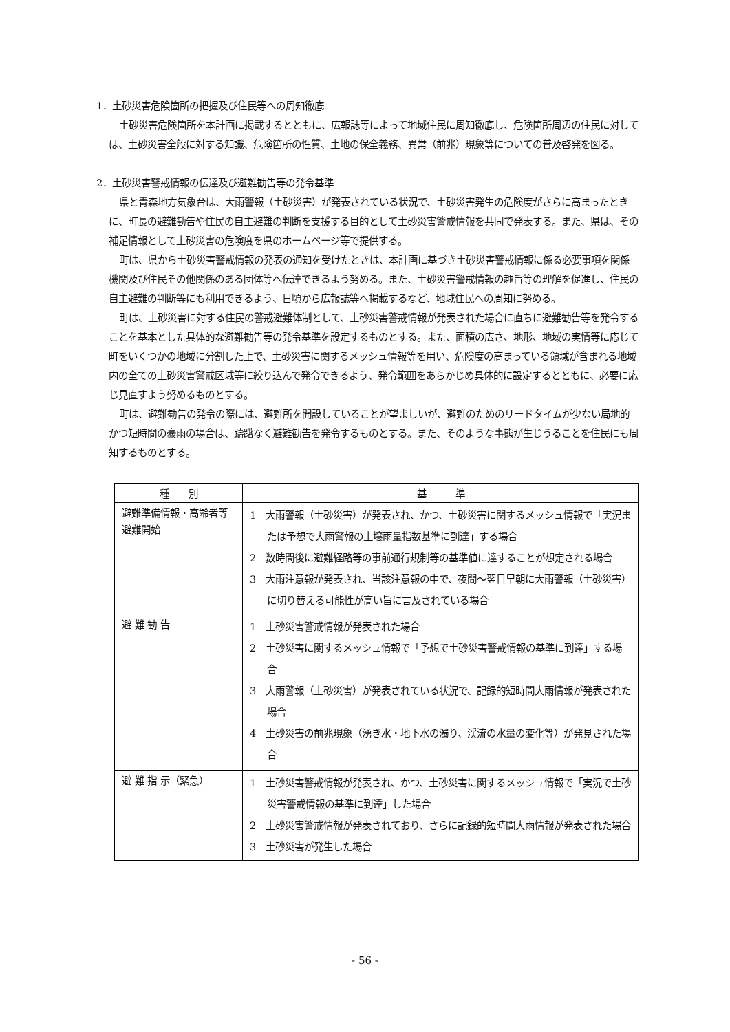1．土砂災害危険箇所の把握及び住民等への周知徹底
土砂災害危険箇所を本計画に掲載するとともに、広報誌等によって地域住民に周知徹底し、危険箇所周辺の住民に対しては、土砂災害全般に対する知識、危険箇所の性質、土地の保全義務、異常（前兆）現象等についての普及啓発を図る。
2．土砂災害警戒情報の伝達及び避難勧告等の発令基準
県と青森地方気象台は、大雨警報（土砂災害）が発表されている状況で、土砂災害発生の危険度がさらに高まったときに、町長の避難勧告や住民の自主避難の判断を支援する目的として土砂災害警戒情報を共同で発表する。また、県は、その補足情報として土砂災害の危険度を県のホームページ等で提供する。
町は、県から土砂災害警戒情報の発表の通知を受けたときは、本計画に基づき土砂災害警戒情報に係る必要事項を関係機関及び住民その他関係のある団体等へ伝達できるよう努める。また、土砂災害警戒情報の趣旨等の理解を促進し、住民の自主避難の判断等にも利用できるよう、日頃から広報誌等へ掲載するなど、地域住民への周知に努める。
町は、土砂災害に対する住民の警戒避難体制として、土砂災害警戒情報が発表された場合に直ちに避難勧告等を発令することを基本とした具体的な避難勧告等の発令基準を設定するものとする。また、面積の広さ、地形、地域の実情等に応じて町をいくつかの地域に分割した上で、土砂災害に関するメッシュ情報等を用い、危険度の高まっている領域が含まれる地域内の全ての土砂災害警戒区域等に絞り込んで発令できるよう、発令範囲をあらかじめ具体的に設定するとともに、必要に応じ見直すよう努めるものとする。
町は、避難勧告の発令の際には、避難所を開設していることが望ましいが、避難のためのリードタイムが少ない局地的かつ短時間の豪雨の場合は、躊躇なく避難勧告を発令するものとする。また、そのような事態が生じうることを住民にも周知するものとする。
| 種 別 | 基 準 |
| --- | --- |
| 避難準備情報・高齢者等避難開始 | 1 大雨警報（土砂災害）が発表され、かつ、土砂災害に関するメッシュ情報で「実況または予想で大雨警報の土壌雨量指数基準に到達」する場合 2 数時間後に避難経路等の事前通行規制等の基準値に達することが想定される場合 3 大雨注意報が発表され、当該注意報の中で、夜間～翌日早朝に大雨警報（土砂災害）に切り替える可能性が高い旨に言及されている場合 |
| 避 難 勧 告 | 1 土砂災害警戒情報が発表された場合 2 土砂災害に関するメッシュ情報で「予想で土砂災害警戒情報の基準に到達」する場合 3 大雨警報（土砂災害）が発表されている状況で、記録的短時間大雨情報が発表された場合 4 土砂災害の前兆現象（湧き水・地下水の濁り、渓流の水量の変化等）が発見された場合 |
| 避 難 指 示（緊急） | 1 土砂災害警戒情報が発表され、かつ、土砂災害に関するメッシュ情報で「実況で土砂災害警戒情報の基準に到達」した場合 2 土砂災害警戒情報が発表されており、さらに記録的短時間大雨情報が発表された場合 3 土砂災害が発生した場合 |
- 56 -